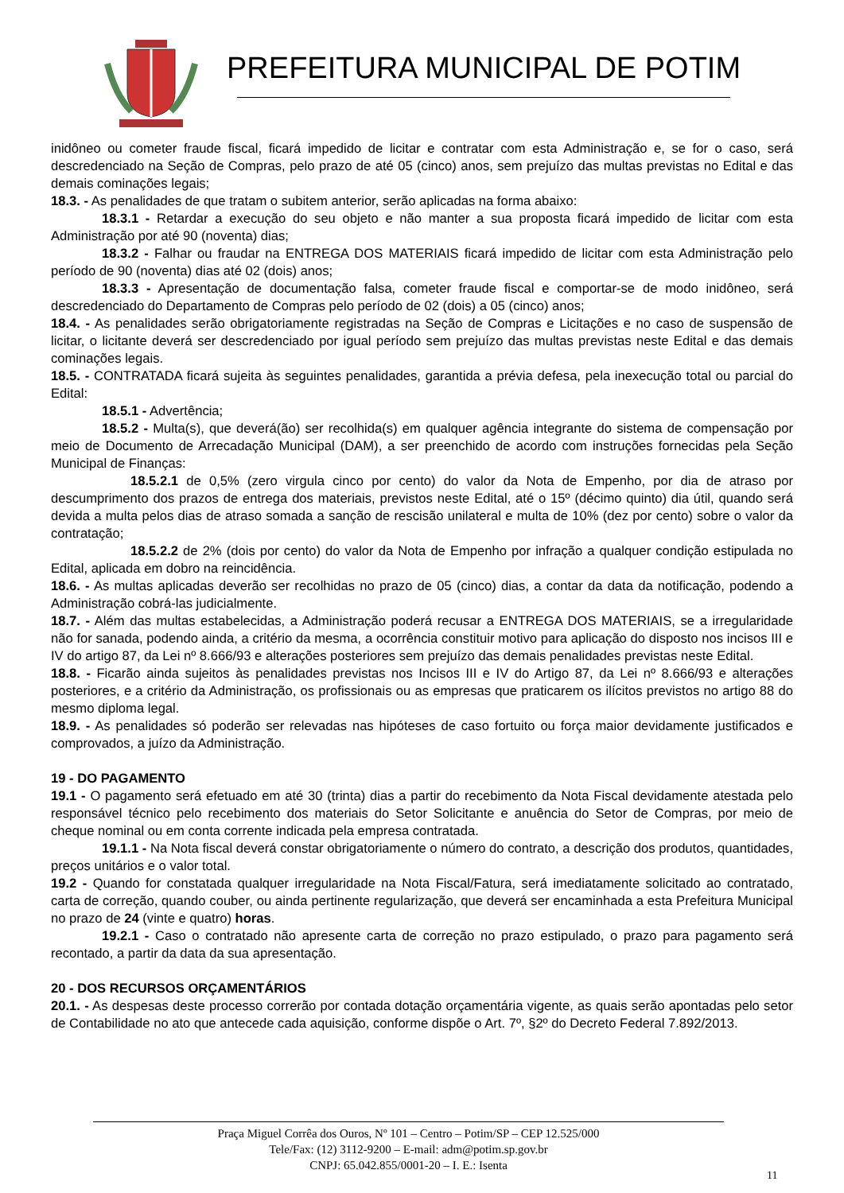PREFEITURA MUNICIPAL DE POTIM
inidôneo ou cometer fraude fiscal, ficará impedido de licitar e contratar com esta Administração e, se for o caso, será descredenciado na Seção de Compras, pelo prazo de até 05 (cinco) anos, sem prejuízo das multas previstas no Edital e das demais cominações legais;
18.3. - As penalidades de que tratam o subitem anterior, serão aplicadas na forma abaixo:
18.3.1 - Retardar a execução do seu objeto e não manter a sua proposta ficará impedido de licitar com esta Administração por até 90 (noventa) dias;
18.3.2 - Falhar ou fraudar na ENTREGA DOS MATERIAIS ficará impedido de licitar com esta Administração pelo período de 90 (noventa) dias até 02 (dois) anos;
18.3.3 - Apresentação de documentação falsa, cometer fraude fiscal e comportar-se de modo inidôneo, será descredenciado do Departamento de Compras pelo período de 02 (dois) a 05 (cinco) anos;
18.4. - As penalidades serão obrigatoriamente registradas na Seção de Compras e Licitações e no caso de suspensão de licitar, o licitante deverá ser descredenciado por igual período sem prejuízo das multas previstas neste Edital e das demais cominações legais.
18.5. - CONTRATADA ficará sujeita às seguintes penalidades, garantida a prévia defesa, pela inexecução total ou parcial do Edital:
18.5.1 - Advertência;
18.5.2 - Multa(s), que deverá(ão) ser recolhida(s) em qualquer agência integrante do sistema de compensação por meio de Documento de Arrecadação Municipal (DAM), a ser preenchido de acordo com instruções fornecidas pela Seção Municipal de Finanças:
18.5.2.1 de 0,5% (zero virgula cinco por cento) do valor da Nota de Empenho, por dia de atraso por descumprimento dos prazos de entrega dos materiais, previstos neste Edital, até o 15º (décimo quinto) dia útil, quando será devida a multa pelos dias de atraso somada a sanção de rescisão unilateral e multa de 10% (dez por cento) sobre o valor da contratação;
18.5.2.2 de 2% (dois por cento) do valor da Nota de Empenho por infração a qualquer condição estipulada no Edital, aplicada em dobro na reincidência.
18.6. - As multas aplicadas deverão ser recolhidas no prazo de 05 (cinco) dias, a contar da data da notificação, podendo a Administração cobrá-las judicialmente.
18.7. - Além das multas estabelecidas, a Administração poderá recusar a ENTREGA DOS MATERIAIS, se a irregularidade não for sanada, podendo ainda, a critério da mesma, a ocorrência constituir motivo para aplicação do disposto nos incisos III e IV do artigo 87, da Lei nº 8.666/93 e alterações posteriores sem prejuízo das demais penalidades previstas neste Edital.
18.8. - Ficarão ainda sujeitos às penalidades previstas nos Incisos III e IV do Artigo 87, da Lei nº 8.666/93 e alterações posteriores, e a critério da Administração, os profissionais ou as empresas que praticarem os ilícitos previstos no artigo 88 do mesmo diploma legal.
18.9. - As penalidades só poderão ser relevadas nas hipóteses de caso fortuito ou força maior devidamente justificados e comprovados, a juízo da Administração.
19 - DO PAGAMENTO
19.1 - O pagamento será efetuado em até 30 (trinta) dias a partir do recebimento da Nota Fiscal devidamente atestada pelo responsável técnico pelo recebimento dos materiais do Setor Solicitante e anuência do Setor de Compras, por meio de cheque nominal ou em conta corrente indicada pela empresa contratada.
19.1.1 - Na Nota fiscal deverá constar obrigatoriamente o número do contrato, a descrição dos produtos, quantidades, preços unitários e o valor total.
19.2 - Quando for constatada qualquer irregularidade na Nota Fiscal/Fatura, será imediatamente solicitado ao contratado, carta de correção, quando couber, ou ainda pertinente regularização, que deverá ser encaminhada a esta Prefeitura Municipal no prazo de 24 (vinte e quatro) horas.
19.2.1 - Caso o contratado não apresente carta de correção no prazo estipulado, o prazo para pagamento será recontado, a partir da data da sua apresentação.
20 - DOS RECURSOS ORÇAMENTÁRIOS
20.1. - As despesas deste processo correrão por contada dotação orçamentária vigente, as quais serão apontadas pelo setor de Contabilidade no ato que antecede cada aquisição, conforme dispõe o Art. 7º, §2º do Decreto Federal 7.892/2013.
Praça Miguel Corrêa dos Ouros, Nº 101 – Centro – Potim/SP – CEP 12.525/000
Tele/Fax: (12) 3112-9200 – E-mail: adm@potim.sp.gov.br
CNPJ: 65.042.855/0001-20 – I. E.: Isenta
11